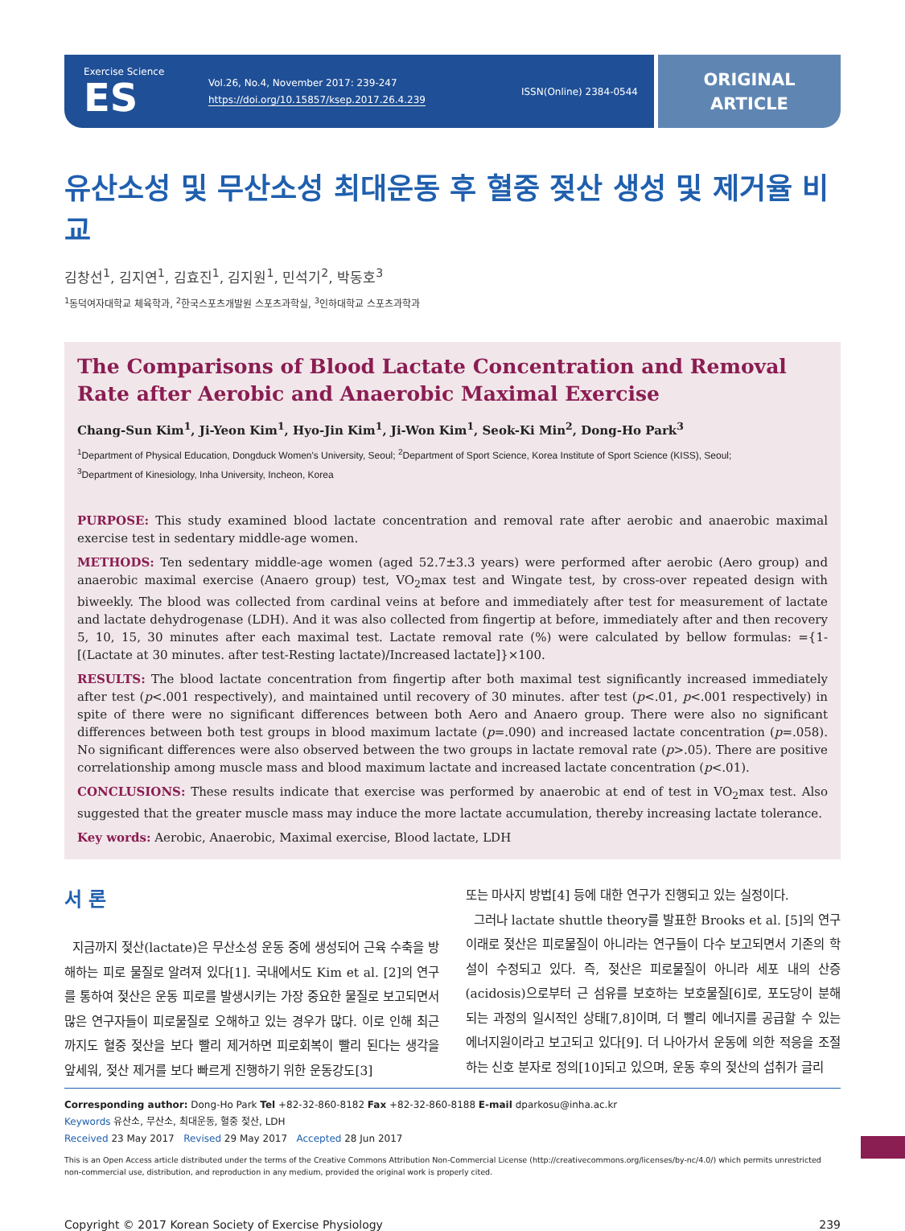Exercise Science
ES
Vol.26, No.4, November 2017: 239-247
https://doi.org/10.15857/ksep.2017.26.4.239
ISSN(Online) 2384-0544
ORIGINAL
ARTICLE
유산소성 및 무산소성 최대운동 후 혈중 젖산 생성 및 제거율 비교
김창선<sup>1</sup>, 김지연<sup>1</sup>, 김효진<sup>1</sup>, 김지원<sup>1</sup>, 민석기<sup>2</sup>, 박동호<sup>3</sup>
<sup>1</sup> 동덕여자대학교 체육학과, <sup>2</sup>한국스포츠개발원 스포츠과학실, <sup>3</sup>인하대학교 스포츠과학과
The Comparisons of Blood Lactate Concentration and Removal Rate after Aerobic and Anaerobic Maximal Exercise
Chang-Sun Kim<sup>1</sup>, Ji-Yeon Kim<sup>1</sup>, Hyo-Jin Kim<sup>1</sup>, Ji-Won Kim<sup>1</sup>, Seok-Ki Min<sup>2</sup>, Dong-Ho Park<sup>3</sup>
<sup>1</sup> Department of Physical Education, Dongduck Women's University, Seoul; <sup>2</sup>Department of Sport Science, Korea Institute of Sport Science (KISS), Seoul;
<sup>3</sup> Department of Kinesiology, Inha University, Incheon, Korea
PURPOSE: This study examined blood lactate concentration and removal rate after aerobic and anaerobic maximal exercise test in sedentary middle-age women.
METHODS: Ten sedentary middle-age women (aged 52.7±3.3 years) were performed after aerobic (Aero group) and anaerobic maximal exercise (Anaero group) test, VO<sub>2</sub>max test and Wingate test, by cross-over repeated design with biweekly. The blood was collected from cardinal veins at before and immediately after test for measurement of lactate and lactate dehydrogenase (LDH). And it was also collected from fingertip at before, immediately after and then recovery 5, 10, 15, 30 minutes after each maximal test. Lactate removal rate (%) were calculated by bellow formulas: ={1-[(Lactate at 30 minutes. after test-Resting lactate)/Increased lactate]}×100.
RESULTS: The blood lactate concentration from fingertip after both maximal test significantly increased immediately after test (p<.001 respectively), and maintained until recovery of 30 minutes. after test (p<.01, p<.001 respectively) in spite of there were no significant differences between both Aero and Anaero group. There were also no significant differences between both test groups in blood maximum lactate (p=.090) and increased lactate concentration (p=.058). No significant differences were also observed between the two groups in lactate removal rate (p>.05). There are positive correlationship among muscle mass and blood maximum lactate and increased lactate concentration (p<.01).
CONCLUSIONS: These results indicate that exercise was performed by anaerobic at end of test in VO<sub>2</sub>max test. Also suggested that the greater muscle mass may induce the more lactate accumulation, thereby increasing lactate tolerance.
Key words: Aerobic, Anaerobic, Maximal exercise, Blood lactate, LDH
서 론
지금까지 젖산(lactate)은 무산소성 운동 중에 생성되어 근육 수축을 방해하는 피로 물질로 알려져 있다[1]. 국내에서도 Kim et al. [2]의 연구를 통하여 젖산은 운동 피로를 발생시키는 가장 중요한 물질로 보고되면서 많은 연구자들이 피로물질로 오해하고 있는 경우가 많다. 이로 인해 최근까지도 혈중 젖산을 보다 빨리 제거하면 피로회복이 빨리 된다는 생각을 앞세워, 젖산 제거를 보다 빠르게 진행하기 위한 운동강도[3]
또는 마사지 방법[4] 등에 대한 연구가 진행되고 있는 실정이다.
그러나 lactate shuttle theory를 발표한 Brooks et al. [5]의 연구 이래로 젖산은 피로물질이 아니라는 연구들이 다수 보고되면서 기존의 학설이 수정되고 있다. 즉, 젖산은 피로물질이 아니라 세포 내의 산증(acidosis)으로부터 근 섬유를 보호하는 보호물질[6]로, 포도당이 분해되는 과정의 일시적인 상태[7,8]이며, 더 빨리 에너지를 공급할 수 있는 에너지원이라고 보고되고 있다[9]. 더 나아가서 운동에 의한 적응을 조절하는 신호 분자로 정의[10]되고 있으며, 운동 후의 젖산의 섭취가 글리
Corresponding author: Dong-Ho Park Tel +82-32-860-8182 Fax +82-32-860-8188 E-mail dparkosu@inha.ac.kr
Keywords 유산소, 무산소, 최대운동, 혈중 젖산, LDH
Received 23 May 2017 Revised 29 May 2017 Accepted 28 Jun 2017
This is an Open Access article distributed under the terms of the Creative Commons Attribution Non-Commercial License (http://creativecommons.org/licenses/by-nc/4.0/) which permits unrestricted non-commercial use, distribution, and reproduction in any medium, provided the original work is properly cited.
Copyright © 2017 Korean Society of Exercise Physiology 239